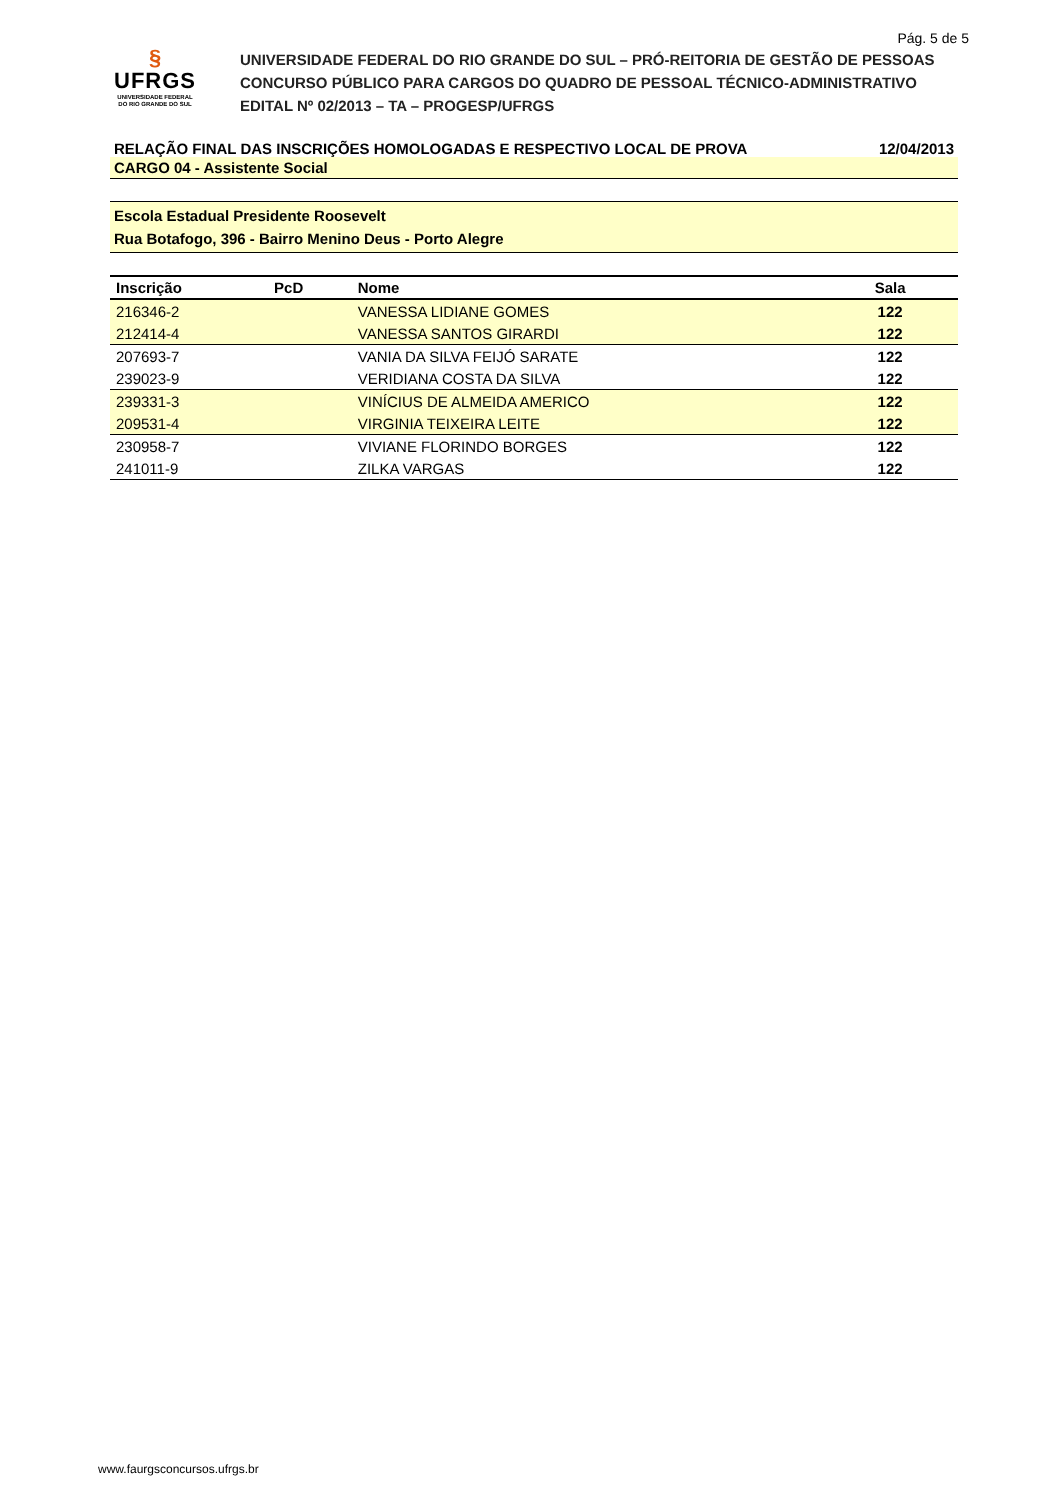Pág. 5 de 5
§
UFRGS
UNIVERSIDADE FEDERAL
DO RIO GRANDE DO SUL
UNIVERSIDADE FEDERAL DO RIO GRANDE DO SUL – PRÓ-REITORIA DE GESTÃO DE PESSOAS
CONCURSO PÚBLICO PARA CARGOS DO QUADRO DE PESSOAL TÉCNICO-ADMINISTRATIVO
EDITAL Nº 02/2013 – TA – PROGESP/UFRGS
RELAÇÃO FINAL DAS INSCRIÇÕES HOMOLOGADAS E RESPECTIVO LOCAL DE PROVA 12/04/2013
CARGO 04 - Assistente Social
Escola Estadual Presidente Roosevelt
Rua Botafogo, 396 - Bairro Menino Deus - Porto Alegre
| Inscrição | PcD | Nome | Sala | |
| --- | --- | --- | --- | --- |
| 216346-2 | | VANESSA LIDIANE GOMES | 122 | |
| 212414-4 | | VANESSA SANTOS GIRARDI | 122 | |
| 207693-7 | | VANIA DA SILVA FEIJÓ SARATE | 122 | |
| 239023-9 | | VERIDIANA COSTA DA SILVA | 122 | |
| 239331-3 | | VINÍCIUS DE ALMEIDA AMERICO | 122 | |
| 209531-4 | | VIRGINIA TEIXEIRA LEITE | 122 | |
| 230958-7 | | VIVIANE FLORINDO BORGES | 122 | |
| 241011-9 | | ZILKA VARGAS | 122 | |
www.faurgsconcursos.ufrgs.br